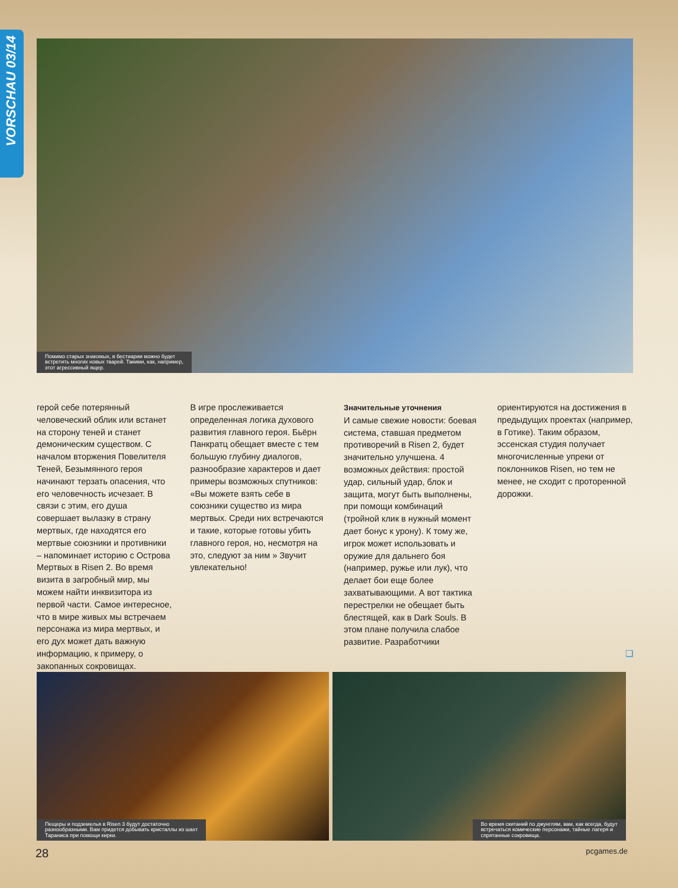VORSCHAU 03/14
Помимо старых знакомых, в бестиарии можно будет
встретить многих новых тварей. Такими, как, например,
этот агрессивный ящер.
герой себе потерянный человеческий облик или встанет на сторону теней и станет демоническим существом. С началом вторжения Повелителя Теней, Безымянного героя начинают терзать опасения, что его человечность исчезает. В связи с этим, его душа совершает вылазку в страну мертвых, где находятся его мертвые союзники и противники – напоминает историю с Острова Мертвых в Risen 2. Во время визита в загробный мир, мы можем найти инквизитора из первой части. Самое интересное, что в мире живых мы встречаем персонажа из мира мертвых, и его дух может дать важную информацию, к примеру, о закопанных сокровищах.
В игре прослеживается определенная логика духового развития главного героя. Бьёрн Панкратц обещает вместе с тем большую глубину диалогов, разнообразие характеров и дает примеры возможных спутников: «Вы можете взять себе в союзники существо из мира мертвых. Среди них встречаются и такие, которые готовы убить главного героя, но, несмотря на это, следуют за ним » Звучит увлекательно!
Значительные уточнения
И самые свежие новости: боевая система, ставшая предметом противоречий в Risen 2, будет значительно улучшена. 4 возможных действия: простой удар, сильный удар, блок и защита, могут быть выполнены, при помощи комбинаций (тройной клик в нужный момент дает бонус к урону). К тому же, игрок может использовать и оружие для дальнего боя (например, ружье или лук), что делает бои еще более захватывающими. А вот тактика перестрелки не обещает быть блестящей, как в Dark Souls. В этом плане получила слабое развитие. Разработчики
ориентируются на достижения в предыдущих проектах (например, в Готике). Таким образом, эссенская студия получает многочисленные упреки от поклонников Risen, но тем не менее, не сходит с проторенной дорожки.
❏
Пещеры и подземелья в Risen 3 будут достаточно
разнообразными. Вам придется добывать кристаллы из шахт
Тараниса при помощи кирки.
Во время скитаний по джунглям, вам, как всегда, будут
встречаться комические персонажи, тайные лагеря и
спрятанные сокровища.
28 pcgames.de